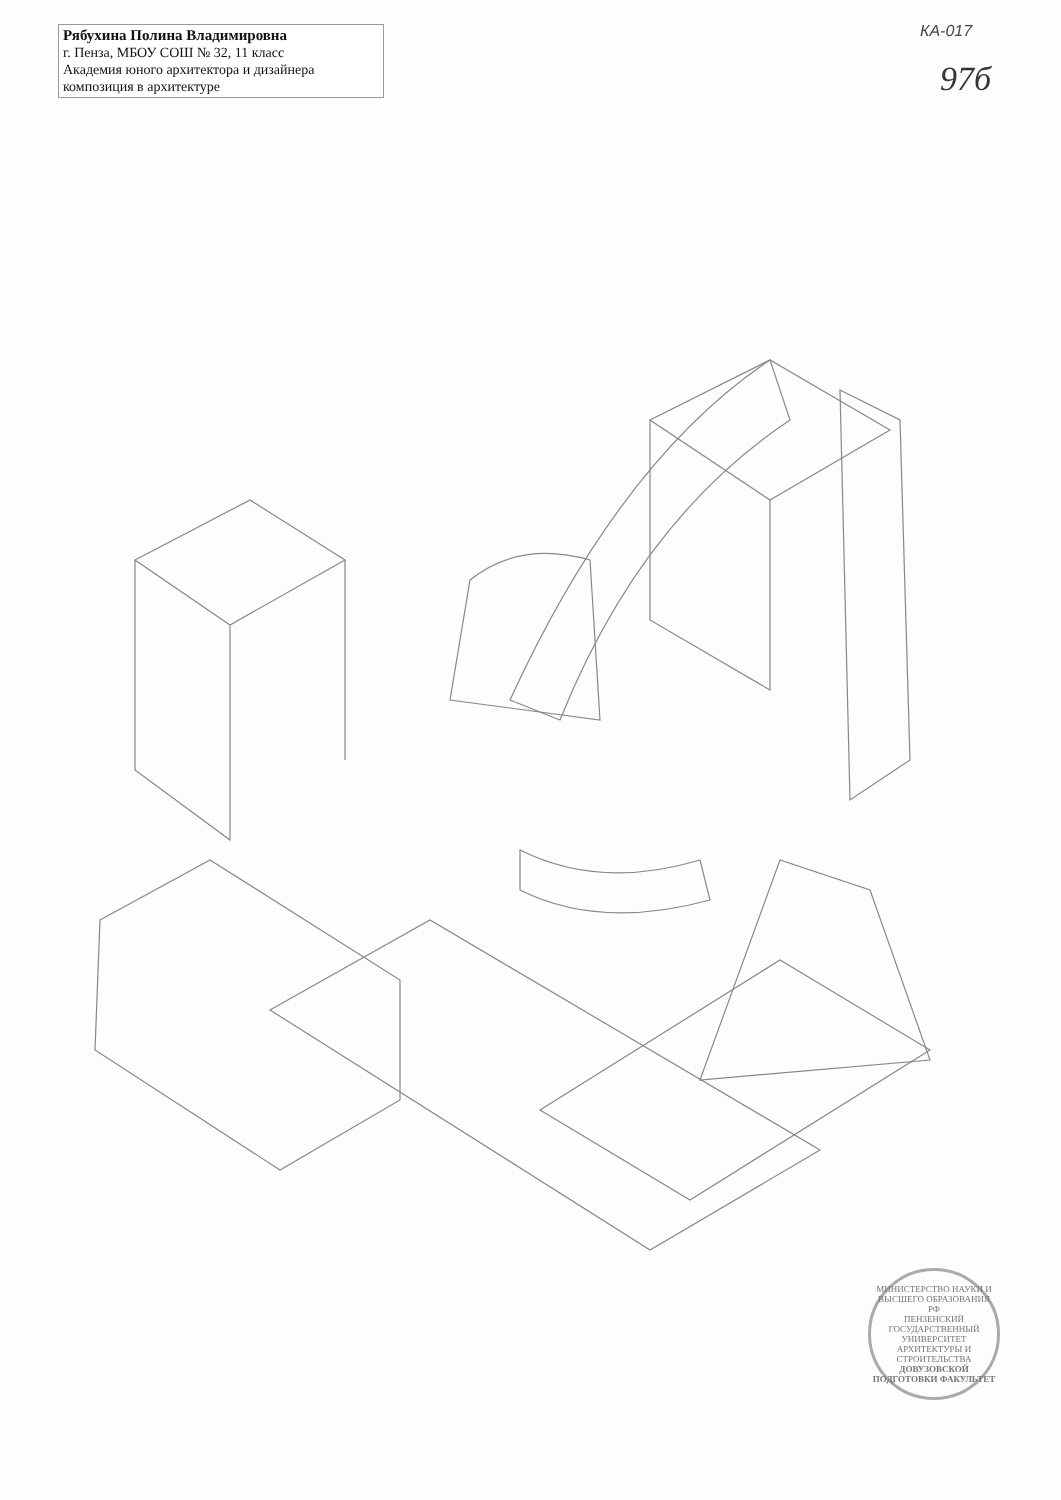Рябухина Полина Владимировна
г. Пенза, МБОУ СОШ № 32, 11 класс
Академия юного архитектора и дизайнера
композиция в архитектуре
КА-017
97б
МИНИСТЕРСТВО НАУКИ И ВЫСШЕГО ОБРАЗОВАНИЯ РФ
ПЕНЗЕНСКИЙ ГОСУДАРСТВЕННЫЙ УНИВЕРСИТЕТ АРХИТЕКТУРЫ И СТРОИТЕЛЬСТВА
ДОВУЗОВСКОЙ ПОДГОТОВКИ ФАКУЛЬТЕТ